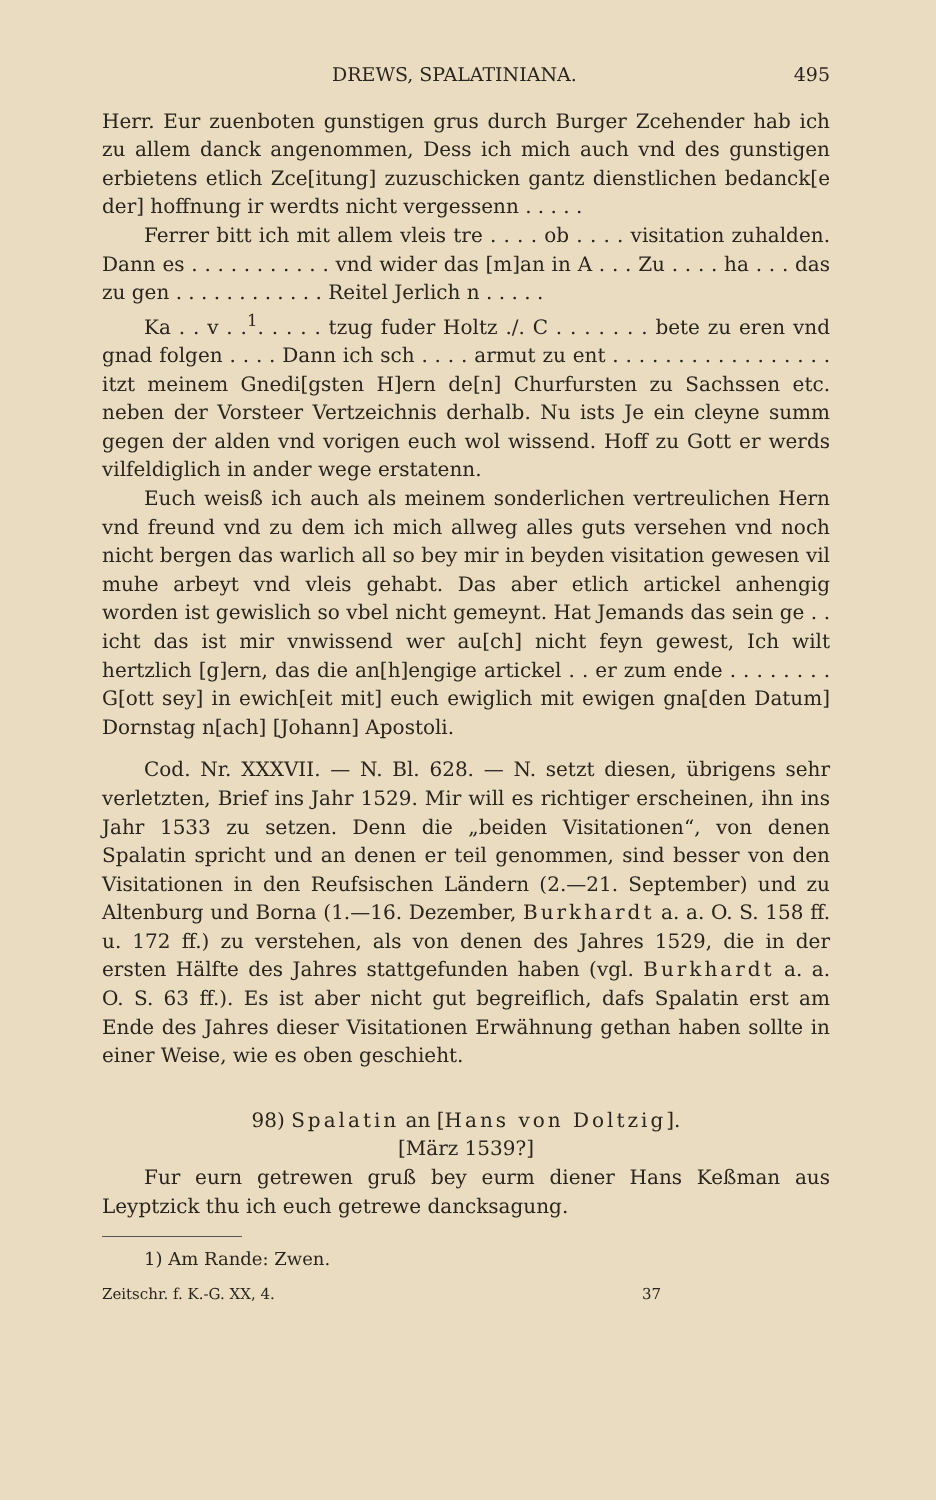DREWS, SPALATINIANA. 495
Herr. Eur zuenboten gunstigen grus durch Burger Zcehender hab ich zu allem danck angenommen, Dess ich mich auch vnd des gunstigen erbietens etlich Zce[itung] zuzuschicken gantz dienstlichen bedanck[e der] hoffnung ir werdts nicht vergessenn . . . . .
Ferrer bitt ich mit allem vleis tre . . . . ob . . . . visitation zuhalden. Dann es . . . . . . . . . . . vnd wider das [m]an in A . . . Zu . . . . ha . . . das zu gen . . . . . . . . . . . . Reitel Jerlich n . . . . .
Ka . . v . .<sup>1</sup>. . . . . tzug fuder Holtz ./. C . . . . . . . bete zu eren vnd gnad folgen . . . . Dann ich sch . . . . armut zu ent . . . . . . . . . . . . . . . . . itzt meinem Gnedi[gsten H]ern de[n] Churfursten zu Sachssen etc. neben der Vorsteer Vertzeichnis derhalb. Nu ists Je ein cleyne summ gegen der alden vnd vorigen euch wol wissend. Hoff zu Gott er werds vilfeldiglich in ander wege erstatenn.
Euch weisß ich auch als meinem sonderlichen vertreulichen Hern vnd freund vnd zu dem ich mich allweg alles guts versehen vnd noch nicht bergen das warlich all so bey mir in beyden visitation gewesen vil muhe arbeyt vnd vleis gehabt. Das aber etlich artickel anhengig worden ist gewislich so vbel nicht gemeynt. Hat Jemands das sein ge . . icht das ist mir vnwissend wer au[ch] nicht feyn gewest, Ich wilt hertzlich [g]ern, das die an[h]engige artickel . . er zum ende . . . . . . . . G[ott sey] in ewich[eit mit] euch ewiglich mit ewigen gna[den Datum] Dornstag n[ach] [Johann] Apostoli.
Cod. Nr. XXXVII. — N. Bl. 628. — N. setzt diesen, übrigens sehr verletzten, Brief ins Jahr 1529. Mir will es richtiger erscheinen, ihn ins Jahr 1533 zu setzen. Denn die „beiden Visitationen“, von denen Spalatin spricht und an denen er teil genommen, sind besser von den Visitationen in den Reufsischen Ländern (2.—21. September) und zu Altenburg und Borna (1.—16. Dezember, Burkhardt a. a. O. S. 158 ff. u. 172 ff.) zu verstehen, als von denen des Jahres 1529, die in der ersten Hälfte des Jahres stattgefunden haben (vgl. Burkhardt a. a. O. S. 63 ff.). Es ist aber nicht gut begreiflich, dafs Spalatin erst am Ende des Jahres dieser Visitationen Erwähnung gethan haben sollte in einer Weise, wie es oben geschieht.
98) Spalatin an [Hans von Doltzig].
[März 1539?]
Fur eurn getrewen gruß bey eurm diener Hans Keßman aus Leyptzick thu ich euch getrewe dancksagung.
1) Am Rande: Zwen.
Zeitschr. f. K.-G. XX, 4. 37